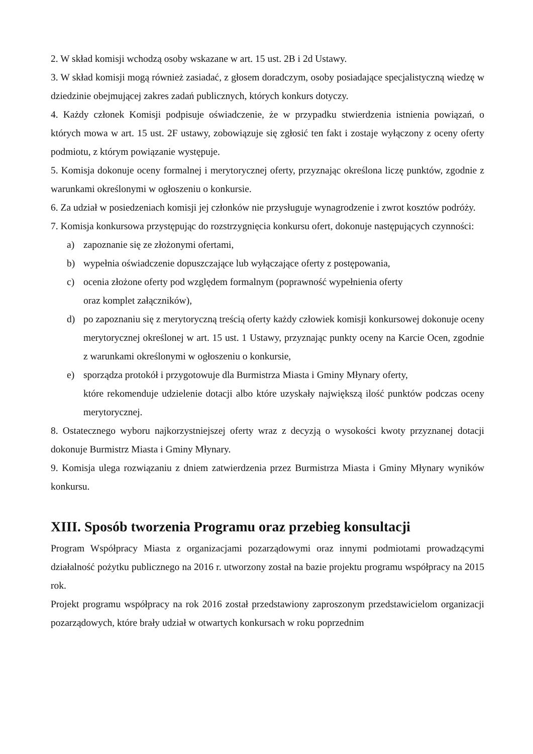2. W skład komisji wchodzą osoby wskazane w art. 15 ust. 2B i 2d Ustawy.
3. W skład komisji mogą również zasiadać, z głosem doradczym, osoby posiadające specjalistyczną wiedzę w dziedzinie obejmującej zakres zadań publicznych, których konkurs dotyczy.
4. Każdy członek Komisji podpisuje oświadczenie, że w przypadku stwierdzenia istnienia powiązań, o których mowa w art. 15 ust. 2F ustawy, zobowiązuje się zgłosić ten fakt i zostaje wyłączony z oceny oferty podmiotu, z którym powiązanie występuje.
5. Komisja dokonuje oceny formalnej i merytorycznej oferty, przyznając określona liczę punktów, zgodnie z warunkami określonymi w ogłoszeniu o konkursie.
6. Za udział w posiedzeniach komisji jej członków nie przysługuje wynagrodzenie i zwrot kosztów podróży.
7. Komisja konkursowa przystępując do rozstrzygnięcia konkursu ofert, dokonuje następujących czynności:
a) zapoznanie się ze złożonymi ofertami,
b) wypełnia oświadczenie dopuszczające lub wyłączające oferty z postępowania,
c) ocenia złożone oferty pod względem formalnym (poprawność wypełnienia oferty
oraz komplet załączników),
d) po zapoznaniu się z merytoryczną treścią oferty każdy człowiek komisji konkursowej dokonuje oceny merytorycznej określonej w art. 15 ust. 1 Ustawy, przyznając punkty oceny na Karcie Ocen, zgodnie z warunkami określonymi w ogłoszeniu o konkursie,
e) sporządza protokół i przygotowuje dla Burmistrza Miasta i Gminy Młynary oferty,
które rekomenduje udzielenie dotacji albo które uzyskały największą ilość punktów podczas oceny merytorycznej.
8. Ostatecznego wyboru najkorzystniejszej oferty wraz z decyzją o wysokości kwoty przyznanej dotacji dokonuje Burmistrz Miasta i Gminy Młynary.
9. Komisja ulega rozwiązaniu z dniem zatwierdzenia przez Burmistrza Miasta i Gminy Młynary wyników konkursu.
XIII. Sposób tworzenia Programu oraz przebieg konsultacji
Program Współpracy Miasta z organizacjami pozarządowymi oraz innymi podmiotami prowadzącymi działalność pożytku publicznego na 2016 r. utworzony został na bazie projektu programu współpracy na 2015 rok.
Projekt programu współpracy na rok 2016 został przedstawiony zaproszonym przedstawicielom organizacji pozarządowych, które brały udział w otwartych konkursach w roku poprzednim